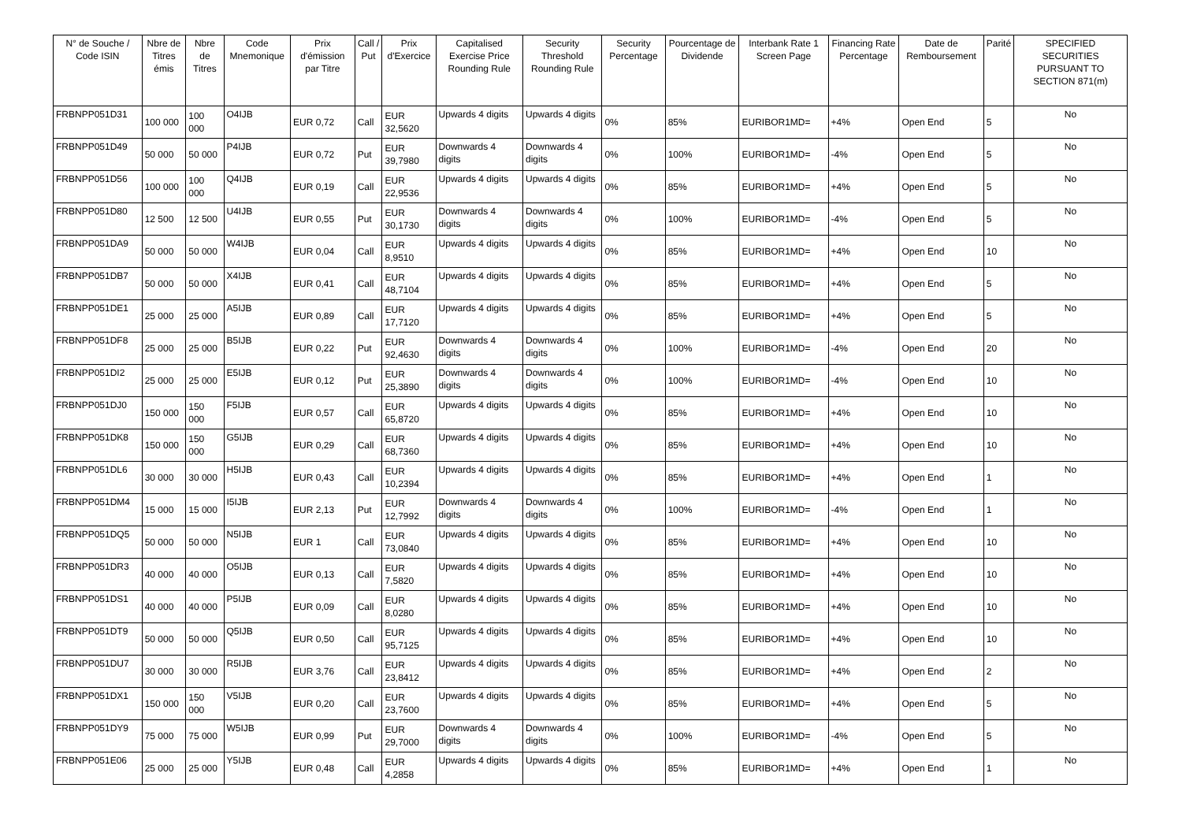| N° de Souche / Code ISIN | Nbre de Titres émis | Nbre de Titres | Code Mnemonique | Prix d'émission par Titre | Call / Put | Prix d'Exercice | Capitalised Exercise Price Rounding Rule | Security Threshold Rounding Rule | Security Percentage | Pourcentage de Dividende | Interbank Rate 1 Screen Page | Financing Rate Percentage | Date de Remboursement | Parité | SPECIFIED SECURITIES PURSUANT TO SECTION 871(m) |
| --- | --- | --- | --- | --- | --- | --- | --- | --- | --- | --- | --- | --- | --- | --- | --- |
| FRBNPP051D31 | 100 000 | 100 000 | O4IJB | EUR 0,72 | Call | EUR 32,5620 | Upwards 4 digits | Upwards 4 digits | 0% | 85% | EURIBOR1MD= | +4% | Open End | 5 | No |
| FRBNPP051D49 | 50 000 | 50 000 | P4IJB | EUR 0,72 | Put | EUR 39,7980 | Downwards 4 digits | Downwards 4 digits | 0% | 100% | EURIBOR1MD= | -4% | Open End | 5 | No |
| FRBNPP051D56 | 100 000 | 100 000 | Q4IJB | EUR 0,19 | Call | EUR 22,9536 | Upwards 4 digits | Upwards 4 digits | 0% | 85% | EURIBOR1MD= | +4% | Open End | 5 | No |
| FRBNPP051D80 | 12 500 | 12 500 | U4IJB | EUR 0,55 | Put | EUR 30,1730 | Downwards 4 digits | Downwards 4 digits | 0% | 100% | EURIBOR1MD= | -4% | Open End | 5 | No |
| FRBNPP051DA9 | 50 000 | 50 000 | W4IJB | EUR 0,04 | Call | EUR 8,9510 | Upwards 4 digits | Upwards 4 digits | 0% | 85% | EURIBOR1MD= | +4% | Open End | 10 | No |
| FRBNPP051DB7 | 50 000 | 50 000 | X4IJB | EUR 0,41 | Call | EUR 48,7104 | Upwards 4 digits | Upwards 4 digits | 0% | 85% | EURIBOR1MD= | +4% | Open End | 5 | No |
| FRBNPP051DE1 | 25 000 | 25 000 | A5IJB | EUR 0,89 | Call | EUR 17,7120 | Upwards 4 digits | Upwards 4 digits | 0% | 85% | EURIBOR1MD= | +4% | Open End | 5 | No |
| FRBNPP051DF8 | 25 000 | 25 000 | B5IJB | EUR 0,22 | Put | EUR 92,4630 | Downwards 4 digits | Downwards 4 digits | 0% | 100% | EURIBOR1MD= | -4% | Open End | 20 | No |
| FRBNPP051DI2 | 25 000 | 25 000 | E5IJB | EUR 0,12 | Put | EUR 25,3890 | Downwards 4 digits | Downwards 4 digits | 0% | 100% | EURIBOR1MD= | -4% | Open End | 10 | No |
| FRBNPP051DJ0 | 150 000 | 150 000 | F5IJB | EUR 0,57 | Call | EUR 65,8720 | Upwards 4 digits | Upwards 4 digits | 0% | 85% | EURIBOR1MD= | +4% | Open End | 10 | No |
| FRBNPP051DK8 | 150 000 | 150 000 | G5IJB | EUR 0,29 | Call | EUR 68,7360 | Upwards 4 digits | Upwards 4 digits | 0% | 85% | EURIBOR1MD= | +4% | Open End | 10 | No |
| FRBNPP051DL6 | 30 000 | 30 000 | H5IJB | EUR 0,43 | Call | EUR 10,2394 | Upwards 4 digits | Upwards 4 digits | 0% | 85% | EURIBOR1MD= | +4% | Open End | 1 | No |
| FRBNPP051DM4 | 15 000 | 15 000 | I5IJB | EUR 2,13 | Put | EUR 12,7992 | Downwards 4 digits | Downwards 4 digits | 0% | 100% | EURIBOR1MD= | -4% | Open End | 1 | No |
| FRBNPP051DQ5 | 50 000 | 50 000 | N5IJB | EUR 1 | Call | EUR 73,0840 | Upwards 4 digits | Upwards 4 digits | 0% | 85% | EURIBOR1MD= | +4% | Open End | 10 | No |
| FRBNPP051DR3 | 40 000 | 40 000 | O5IJB | EUR 0,13 | Call | EUR 7,5820 | Upwards 4 digits | Upwards 4 digits | 0% | 85% | EURIBOR1MD= | +4% | Open End | 10 | No |
| FRBNPP051DS1 | 40 000 | 40 000 | P5IJB | EUR 0,09 | Call | EUR 8,0280 | Upwards 4 digits | Upwards 4 digits | 0% | 85% | EURIBOR1MD= | +4% | Open End | 10 | No |
| FRBNPP051DT9 | 50 000 | 50 000 | Q5IJB | EUR 0,50 | Call | EUR 95,7125 | Upwards 4 digits | Upwards 4 digits | 0% | 85% | EURIBOR1MD= | +4% | Open End | 10 | No |
| FRBNPP051DU7 | 30 000 | 30 000 | R5IJB | EUR 3,76 | Call | EUR 23,8412 | Upwards 4 digits | Upwards 4 digits | 0% | 85% | EURIBOR1MD= | +4% | Open End | 2 | No |
| FRBNPP051DX1 | 150 000 | 150 000 | V5IJB | EUR 0,20 | Call | EUR 23,7600 | Upwards 4 digits | Upwards 4 digits | 0% | 85% | EURIBOR1MD= | +4% | Open End | 5 | No |
| FRBNPP051DY9 | 75 000 | 75 000 | W5IJB | EUR 0,99 | Put | EUR 29,7000 | Downwards 4 digits | Downwards 4 digits | 0% | 100% | EURIBOR1MD= | -4% | Open End | 5 | No |
| FRBNPP051E06 | 25 000 | 25 000 | Y5IJB | EUR 0,48 | Call | EUR 4,2858 | Upwards 4 digits | Upwards 4 digits | 0% | 85% | EURIBOR1MD= | +4% | Open End | 1 | No |